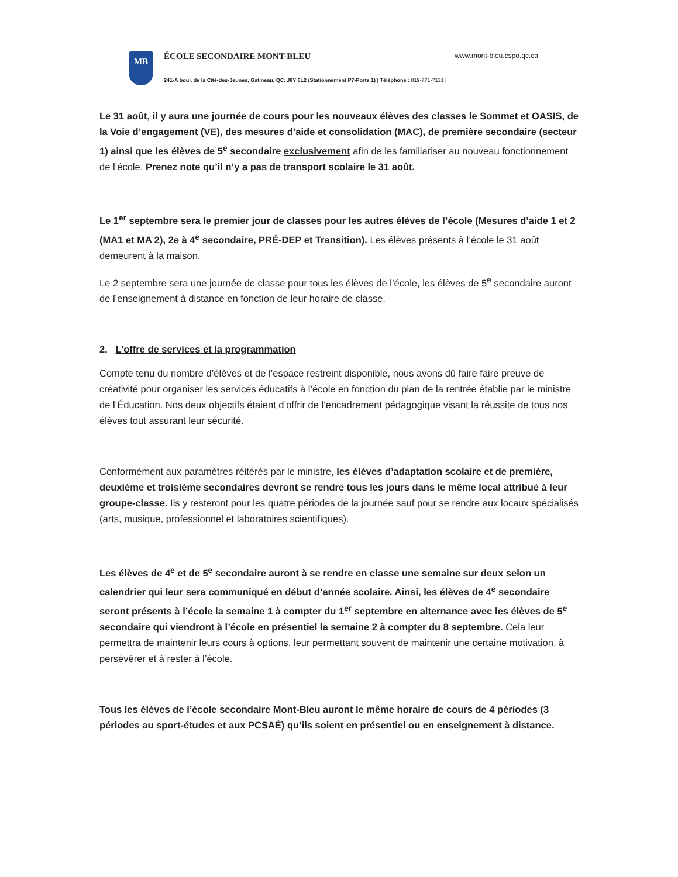MB
ÉCOLE SECONDAIRE MONT-BLEU www.mont-bleu.cspo.qc.ca
241-A boul. de la Cité-des-Jeunes, Gatineau, QC. J8Y 6L2 (Stationnement P7-Porte 1) | Téléphone : 819-771-7131 |
Le 31 août, il y aura une journée de cours pour les nouveaux élèves des classes le Sommet et OASIS, de la Voie d’engagement (VE), des mesures d’aide et consolidation (MAC), de première secondaire (secteur 1) ainsi que les élèves de 5<sup>e</sup> secondaire exclusivement afin de les familiariser au nouveau fonctionnement de l’école. Prenez note qu’il n’y a pas de transport scolaire le 31 août.
Le 1<sup>er</sup> septembre sera le premier jour de classes pour les autres élèves de l’école (Mesures d’aide 1 et 2 (MA1 et MA 2), 2e à 4<sup>e</sup> secondaire, PRÉ-DEP et Transition). Les élèves présents à l’école le 31 août demeurent à la maison.
Le 2 septembre sera une journée de classe pour tous les élèves de l’école, les élèves de 5<sup>e</sup> secondaire auront de l’enseignement à distance en fonction de leur horaire de classe.
2. L’offre de services et la programmation
Compte tenu du nombre d’élèves et de l’espace restreint disponible, nous avons dû faire faire preuve de créativité pour organiser les services éducatifs à l’école en fonction du plan de la rentrée établie par le ministre de l’Éducation. Nos deux objectifs étaient d’offrir de l’encadrement pédagogique visant la réussite de tous nos élèves tout assurant leur sécurité.
Conformément aux paramètres réitérés par le ministre, les élèves d’adaptation scolaire et de première, deuxième et troisième secondaires devront se rendre tous les jours dans le même local attribué à leur groupe-classe. Ils y resteront pour les quatre périodes de la journée sauf pour se rendre aux locaux spécialisés (arts, musique, professionnel et laboratoires scientifiques).
Les élèves de 4<sup>e</sup> et de 5<sup>e</sup> secondaire auront à se rendre en classe une semaine sur deux selon un calendrier qui leur sera communiqué en début d’année scolaire. Ainsi, les élèves de 4<sup>e</sup> secondaire seront présents à l’école la semaine 1 à compter du 1<sup>er</sup> septembre en alternance avec les élèves de 5<sup>e</sup> secondaire qui viendront à l’école en présentiel la semaine 2 à compter du 8 septembre. Cela leur permettra de maintenir leurs cours à options, leur permettant souvent de maintenir une certaine motivation, à persévérer et à rester à l’école.
Tous les élèves de l’école secondaire Mont-Bleu auront le même horaire de cours de 4 périodes (3 périodes au sport-études et aux PCSAÉ) qu’ils soient en présentiel ou en enseignement à distance.